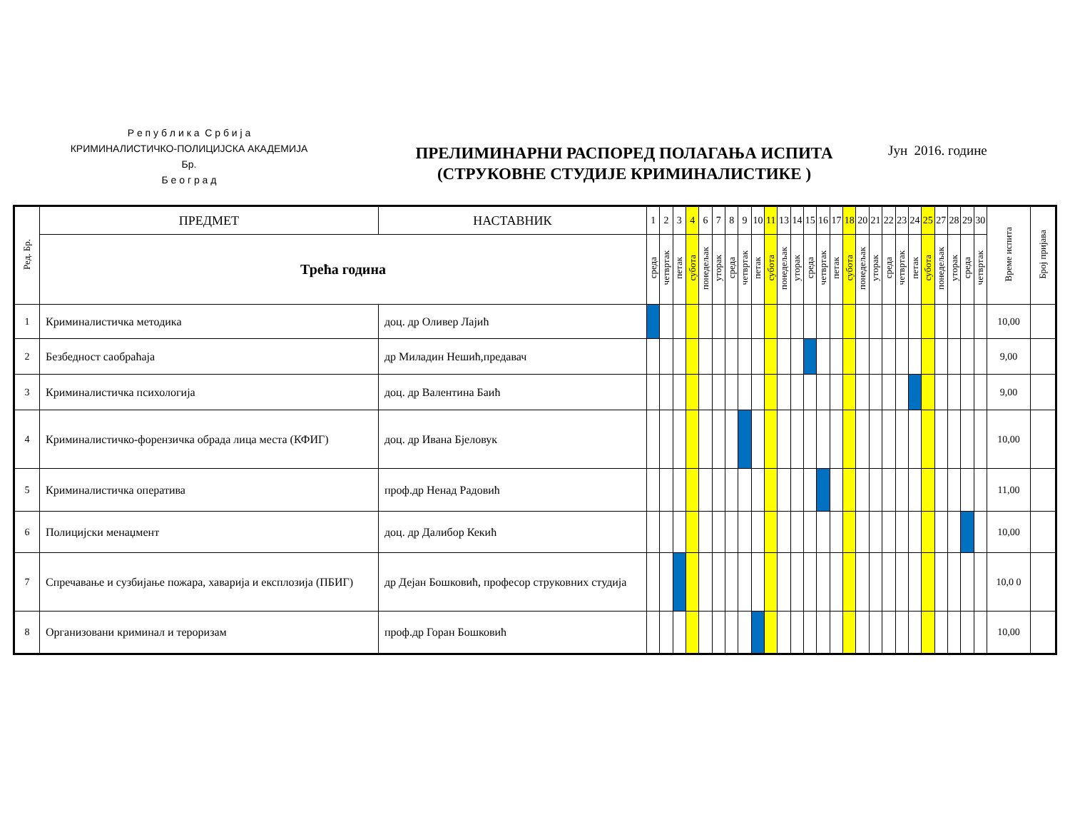Р е п у б л и к а С р б и ј а
КРИМИНАЛИСТИЧКО-ПОЛИЦИЈСКА АКАДЕМИЈА
Бр.
Б е о г р а д
ПРЕЛИМИНАРНИ РАСПОРЕД ПОЛАГАЊА ИСПИТА
(СТРУКОВНЕ СТУДИЈЕ КРИМИНАЛИСТИКЕ )
Јун 2016. године
| Ред. Бр. | ПРЕДМЕТ | НАСТАВНИК | 1 | 2 | 3 | 4 | 6 | 7 | 8 | 9 | 10 | 11 | 13 | 14 | 15 | 16 | 17 | 18 | 20 | 21 | 22 | 23 | 24 | 25 | 27 | 28 | 29 | 30 | Време испита | Број пријава |
| --- | --- | --- | --- | --- | --- | --- | --- | --- | --- | --- | --- | --- | --- | --- | --- | --- | --- | --- | --- | --- | --- | --- | --- | --- | --- | --- | --- | --- | --- | --- |
| | Трећа година | | среда | четвртак | петак | субота | понедељак | уторак | среда | четвртак | петак | субота | понедељак | уторак | среда | четвртак | петак | субота | понедељак | уторак | среда | четвртак | петак | субота | понедељак | уторак | среда | четвртак | | |
| 1 | Криминалистичка методика | доц. др Оливер Лајић | | | | | | | | | | | | | | | | | | | | | | | | | | | 10,00 | |
| 2 | Безбедност саобраћаја | др Миладин Нешић,предавач | | | | | | | | | | | | | | | | | | | | | | | | | | | 9,00 | |
| 3 | Криминалистичка психологија | доц. др Валентина Баић | | | | | | | | | | | | | | | | | | | | | | | | | | | 9,00 | |
| 4 | Криминалистичко-форензичка обрада лица места (КФИГ) | доц. др Ивана Бјеловук | | | | | | | | | | | | | | | | | | | | | | | | | | | 10,00 | |
| 5 | Криминалистичка оператива | проф.др Ненад Радовић | | | | | | | | | | | | | | | | | | | | | | | | | | | 11,00 | |
| 6 | Полицијски менаџмент | доц. др Далибор Кекић | | | | | | | | | | | | | | | | | | | | | | | | | | | 10,00 | |
| 7 | Спречавање и сузбијање пожара, хаварија и експлозија (ПБИГ) | др Дејан Бошковић, професор струковних студија | | | | | | | | | | | | | | | | | | | | | | | | | | | 10,0 0 | |
| 8 | Организовани криминал и тероризам | проф.др Горан Бошковић | | | | | | | | | | | | | | | | | | | | | | | | | | | 10,00 | |